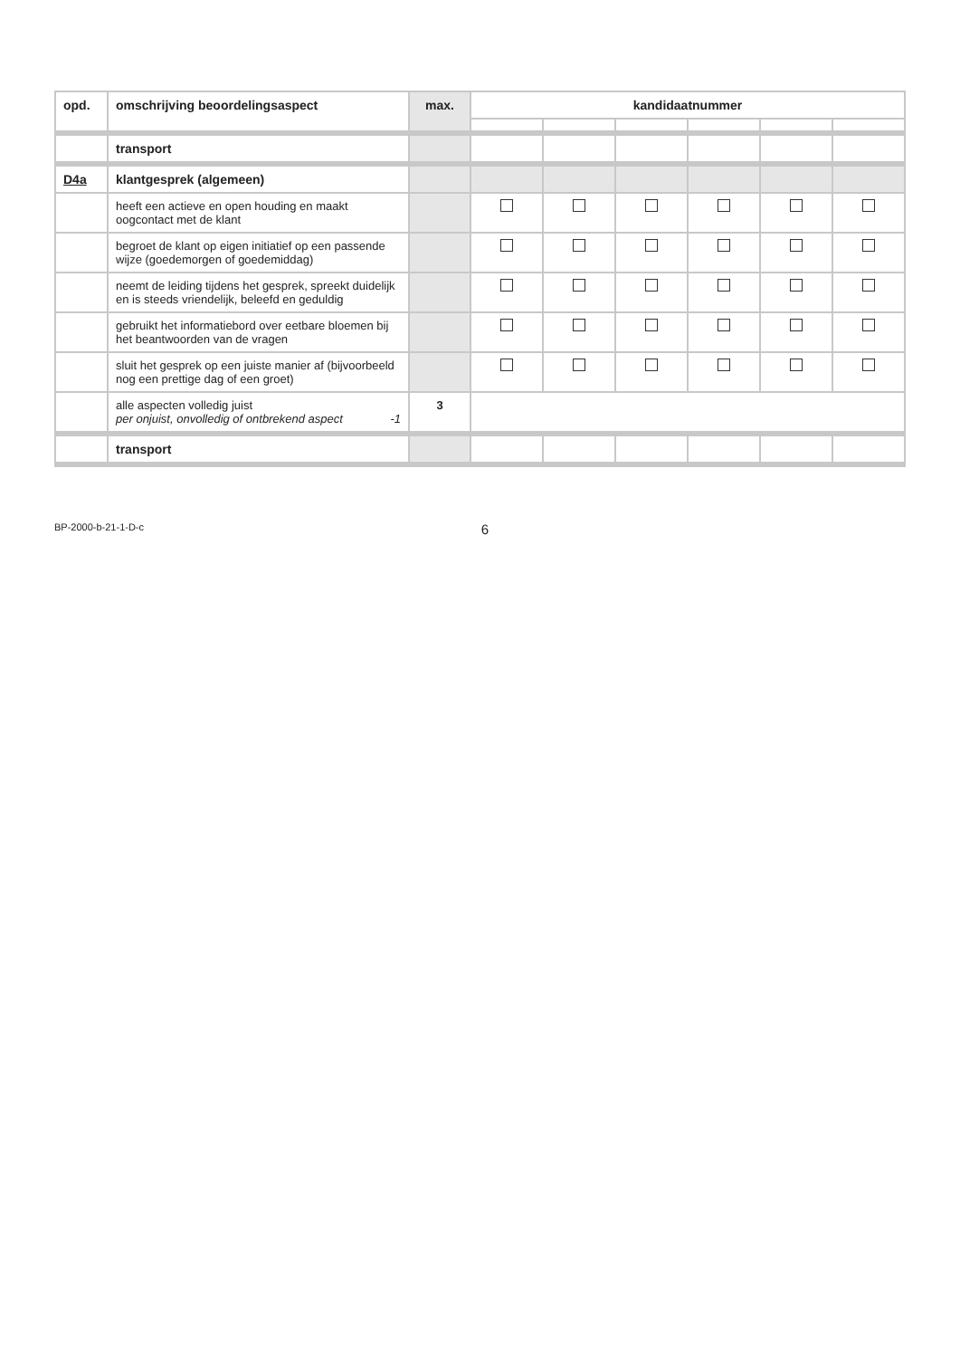| opd. | omschrijving beoordelingsaspect | max. | kandidaatnummer | | | | | |
| --- | --- | --- | --- | --- | --- | --- | --- | --- |
| | transport | | | | | | | |
| D4a | klantgesprek (algemeen) | | | | | | | |
| | heeft een actieve en open houding en maakt oogcontact met de klant | | | | | | | |
| | begroet de klant op eigen initiatief op een passende wijze (goedemorgen of goedemiddag) | | | | | | | |
| | neemt de leiding tijdens het gesprek, spreekt duidelijk en is steeds vriendelijk, beleefd en geduldig | | | | | | | |
| | gebruikt het informatiebord over eetbare bloemen bij het beantwoorden van de vragen | | | | | | | |
| | sluit het gesprek op een juiste manier af (bijvoorbeeld nog een prettige dag of een groet) | | | | | | | |
| | alle aspecten volledig juist per onjuist, onvolledig of ontbrekend aspect -1 | 3 | | | | | | |
| | transport | | | | | | | |
BP-2000-b-21-1-D-c 6